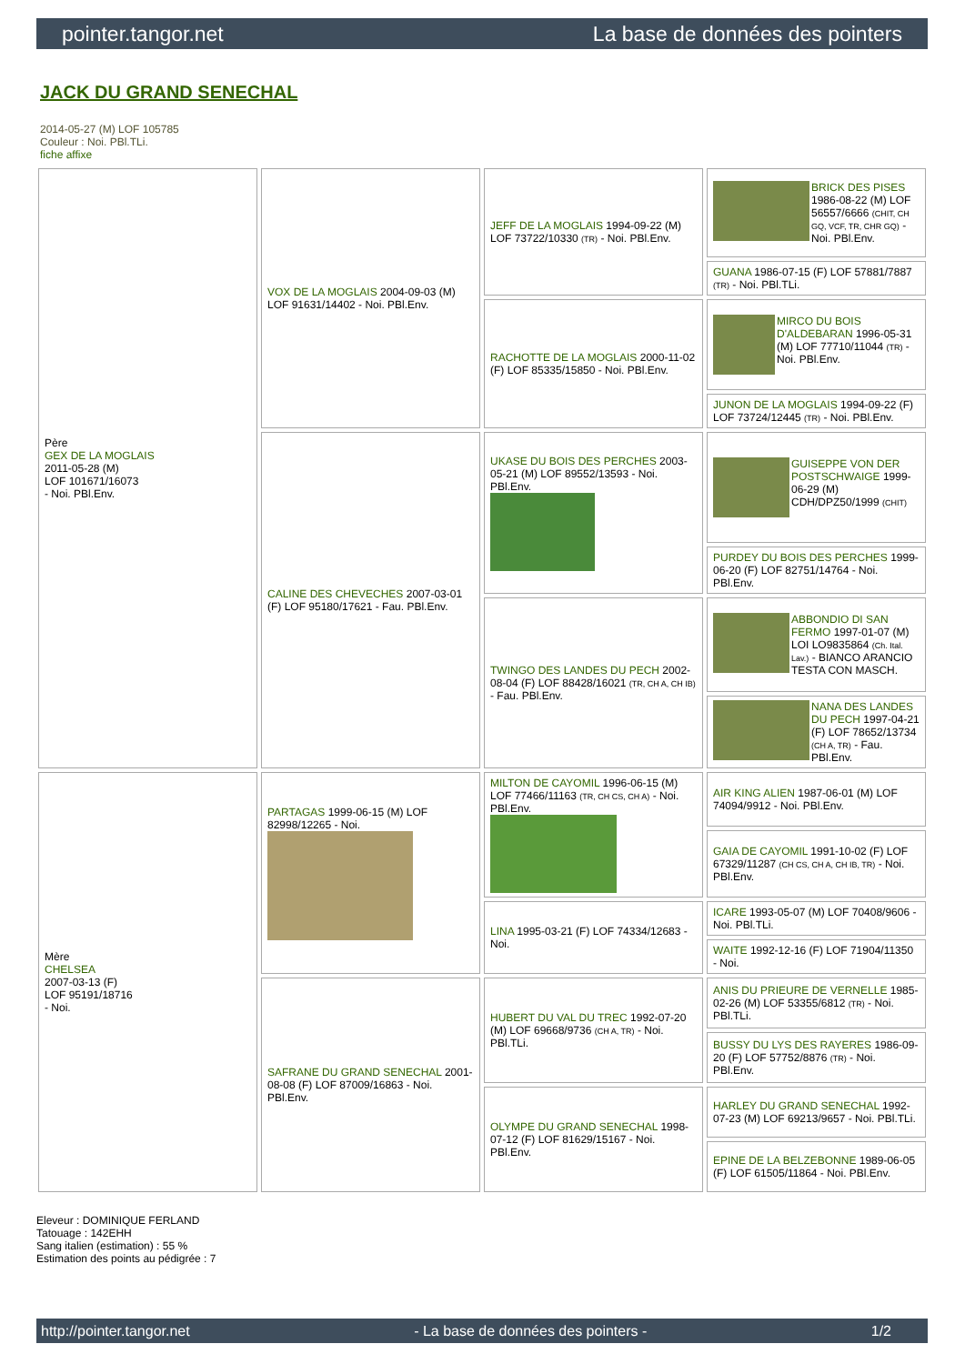pointer.tangor.net La base de données des pointers
JACK DU GRAND SENECHAL
2014-05-27 (M) LOF 105785
Couleur : Noi. PBl.TLi.
fiche affixe
| Père GEX DE LA MOGLAIS 2011-05-28 (M) LOF 101671/16073 - Noi. PBl.Env. | VOX DE LA MOGLAIS 2004-09-03 (M) LOF 91631/14402 - Noi. PBl.Env. | JEFF DE LA MOGLAIS 1994-09-22 (M) LOF 73722/10330 (TR) - Noi. PBl.Env. | BRICK DES PISES 1986-08-22 (M) LOF 56557/6666 (CHIT, CH GQ, VCF, TR, CHR GQ) - Noi. PBl.Env. |
| | | | GUANA 1986-07-15 (F) LOF 57881/7887 (TR) - Noi. PBl.TLi. |
| | | RACHOTTE DE LA MOGLAIS 2000-11-02 (F) LOF 85335/15850 - Noi. PBl.Env. | MIRCO DU BOIS D'ALDEBARAN 1996-05-31 (M) LOF 77710/11044 (TR) - Noi. PBl.Env. |
| | | | JUNON DE LA MOGLAIS 1994-09-22 (F) LOF 73724/12445 (TR) - Noi. PBl.Env. |
| | CALINE DES CHEVECHES 2007-03-01 (F) LOF 95180/17621 - Fau. PBl.Env. | UKASE DU BOIS DES PERCHES 2003-05-21 (M) LOF 89552/13593 - Noi. PBl.Env. | GUISEPPE VON DER POSTSCHWAIGE 1999-06-29 (M) CDH/DPZ50/1999 (CHIT) |
| | | | PURDEY DU BOIS DES PERCHES 1999-06-20 (F) LOF 82751/14764 - Noi. PBl.Env. |
| | | TWINGO DES LANDES DU PECH 2002-08-04 (F) LOF 88428/16021 (TR, CH A, CH IB) - Fau. PBl.Env. | ABBONDIO DI SAN FERMO 1997-01-07 (M) LOI LO9835864 (Ch. Ital. Lav.) - BIANCO ARANCIO TESTA CON MASCH. |
| | | | NANA DES LANDES DU PECH 1997-04-21 (F) LOF 78652/13734 (CH A, TR) - Fau. PBl.Env. |
| Mère CHELSEA 2007-03-13 (F) LOF 95191/18716 - Noi. | PARTAGAS 1999-06-15 (M) LOF 82998/12265 - Noi. | MILTON DE CAYOMIL 1996-06-15 (M) LOF 77466/11163 (TR, CH CS, CH A) - Noi. PBl.Env. | AIR KING ALIEN 1987-06-01 (M) LOF 74094/9912 - Noi. PBl.Env. |
| | | | GAIA DE CAYOMIL 1991-10-02 (F) LOF 67329/11287 (CH CS, CH A, CH IB, TR) - Noi. PBl.Env. |
| | | LINA 1995-03-21 (F) LOF 74334/12683 - Noi. | ICARE 1993-05-07 (M) LOF 70408/9606 - Noi. PBl.TLi. |
| | | | WAITE 1992-12-16 (F) LOF 71904/11350 - Noi. |
| | SAFRANE DU GRAND SENECHAL 2001-08-08 (F) LOF 87009/16863 - Noi. PBl.Env. | HUBERT DU VAL DU TREC 1992-07-20 (M) LOF 69668/9736 (CH A, TR) - Noi. PBl.TLi. | ANIS DU PRIEURE DE VERNELLE 1985-02-26 (M) LOF 53355/6812 (TR) - Noi. PBl.TLi. |
| | | | BUSSY DU LYS DES RAYERES 1986-09-20 (F) LOF 57752/8876 (TR) - Noi. PBl.Env. |
| | | OLYMPE DU GRAND SENECHAL 1998-07-12 (F) LOF 81629/15167 - Noi. PBl.Env. | HARLEY DU GRAND SENECHAL 1992-07-23 (M) LOF 69213/9657 - Noi. PBl.TLi. |
| | | | EPINE DE LA BELZEBONNE 1989-06-05 (F) LOF 61505/11864 - Noi. PBl.Env. |
Eleveur : DOMINIQUE FERLAND
Tatouage : 142EHH
Sang italien (estimation) : 55 %
Estimation des points au pédigrée : 7
http://pointer.tangor.net - La base de données des pointers - 1/2